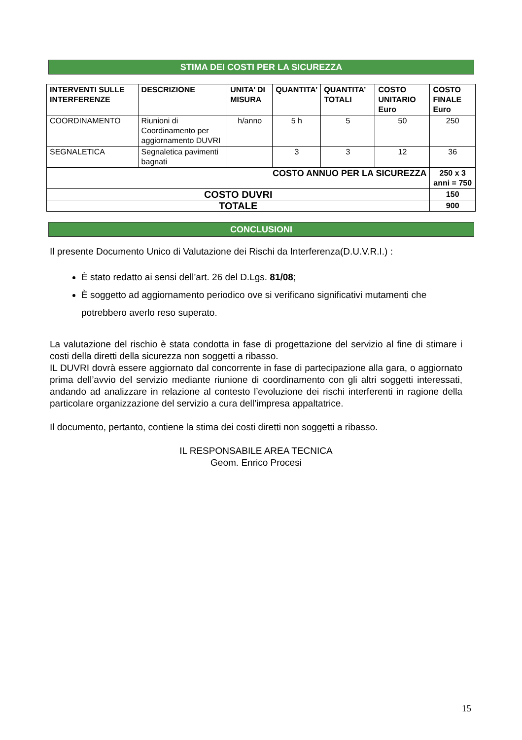STIMA DEI COSTI PER LA SICUREZZA
| INTERVENTI SULLE INTERFERENZE | DESCRIZIONE | UNITA’ DI MISURA | QUANTITA’ | QUANTITA’ TOTALI | COSTO UNITARIO Euro | COSTO FINALE Euro |
| --- | --- | --- | --- | --- | --- | --- |
| COORDINAMENTO | Riunioni di Coordinamento per aggiornamento DUVRI | h/anno | 5 h | 5 | 50 | 250 |
| SEGNALETICA | Segnaletica pavimenti bagnati | | 3 | 3 | 12 | 36 |
| COSTO ANNUO PER LA SICUREZZA | | | | | | 250 x 3 anni = 750 |
| COSTO DUVRI | | | | | | 150 |
| TOTALE | | | | | | 900 |
CONCLUSIONI
Il presente Documento Unico di Valutazione dei Rischi da Interferenza(D.U.V.R.I.) :
È stato redatto ai sensi dell’art. 26 del D.Lgs. 81/08;
È soggetto ad aggiornamento periodico ove si verificano significativi mutamenti che potrebbero averlo reso superato.
La valutazione del rischio è stata condotta in fase di progettazione del servizio al fine di stimare i costi della diretti della sicurezza non soggetti a ribasso.
IL DUVRI dovrà essere aggiornato dal concorrente in fase di partecipazione alla gara, o aggiornato prima dell’avvio del servizio mediante riunione di coordinamento con gli altri soggetti interessati, andando ad analizzare in relazione al contesto l’evoluzione dei rischi interferenti in ragione della particolare organizzazione del servizio a cura dell’impresa appaltatrice.
Il documento, pertanto, contiene la stima dei costi diretti non soggetti a ribasso.
IL RESPONSABILE AREA TECNICA
Geom. Enrico Procesi
15